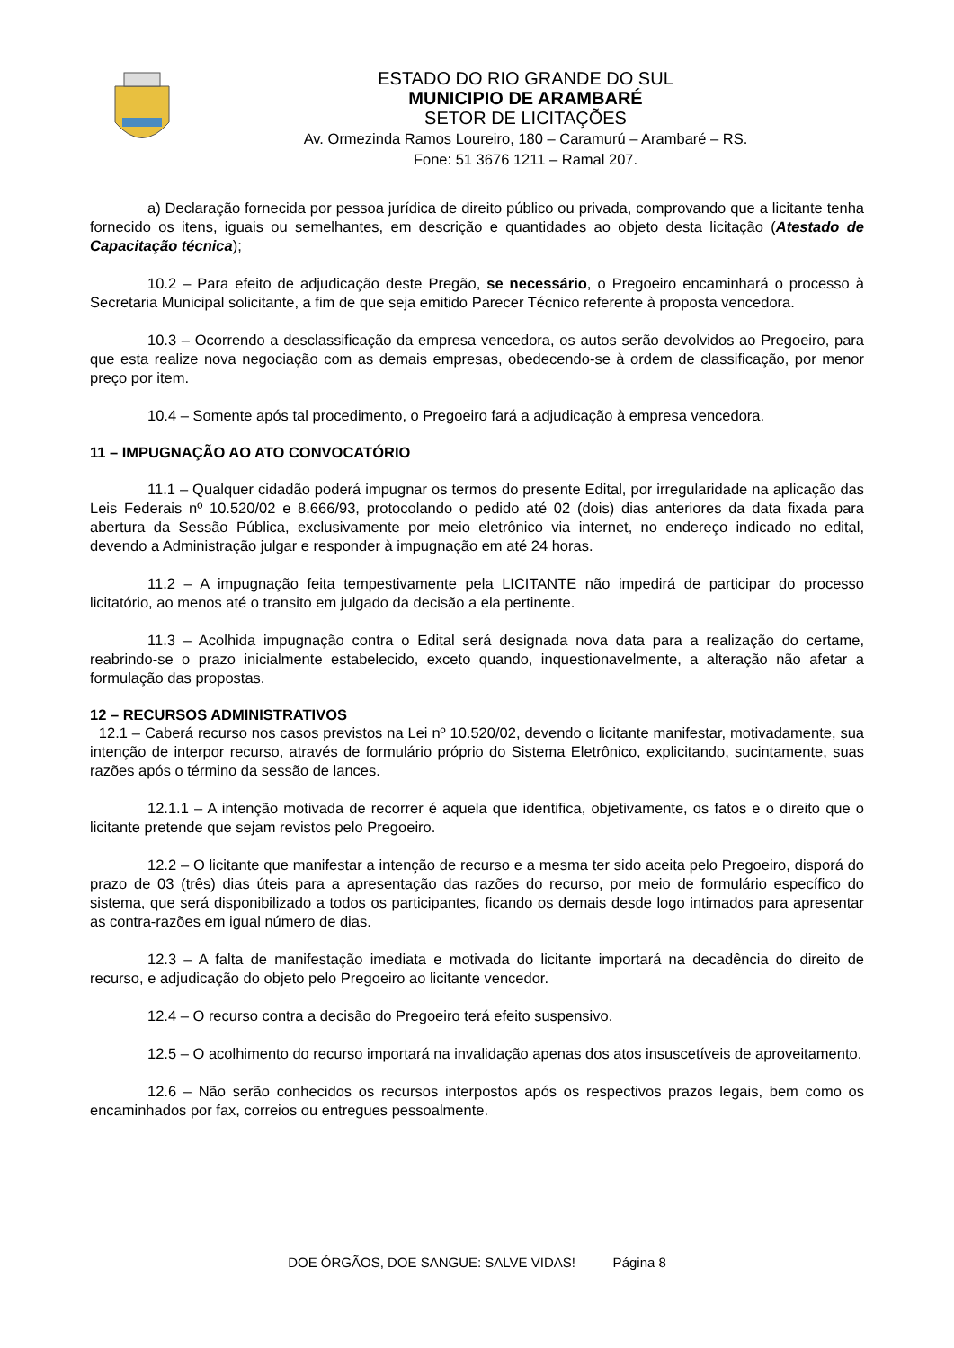ESTADO DO RIO GRANDE DO SUL
MUNICIPIO DE ARAMBARÉ
SETOR DE LICITAÇÕES
Av. Ormezinda Ramos Loureiro, 180 – Caramurú – Arambaré – RS.
Fone: 51 3676 1211 – Ramal 207.
a) Declaração fornecida por pessoa jurídica de direito público ou privada, comprovando que a licitante tenha fornecido os itens, iguais ou semelhantes, em descrição e quantidades ao objeto desta licitação (Atestado de Capacitação técnica);
10.2 – Para efeito de adjudicação deste Pregão, se necessário, o Pregoeiro encaminhará o processo à Secretaria Municipal solicitante, a fim de que seja emitido Parecer Técnico referente à proposta vencedora.
10.3 – Ocorrendo a desclassificação da empresa vencedora, os autos serão devolvidos ao Pregoeiro, para que esta realize nova negociação com as demais empresas, obedecendo-se à ordem de classificação, por menor preço por item.
10.4 – Somente após tal procedimento, o Pregoeiro fará a adjudicação à empresa vencedora.
11 – IMPUGNAÇÃO AO ATO CONVOCATÓRIO
11.1 – Qualquer cidadão poderá impugnar os termos do presente Edital, por irregularidade na aplicação das Leis Federais nº 10.520/02 e 8.666/93, protocolando o pedido até 02 (dois) dias anteriores da data fixada para abertura da Sessão Pública, exclusivamente por meio eletrônico via internet, no endereço indicado no edital, devendo a Administração julgar e responder à impugnação em até 24 horas.
11.2 – A impugnação feita tempestivamente pela LICITANTE não impedirá de participar do processo licitatório, ao menos até o transito em julgado da decisão a ela pertinente.
11.3 – Acolhida impugnação contra o Edital será designada nova data para a realização do certame, reabrindo-se o prazo inicialmente estabelecido, exceto quando, inquestionavelmente, a alteração não afetar a formulação das propostas.
12 – RECURSOS ADMINISTRATIVOS
12.1 – Caberá recurso nos casos previstos na Lei nº 10.520/02, devendo o licitante manifestar, motivadamente, sua intenção de interpor recurso, através de formulário próprio do Sistema Eletrônico, explicitando, sucintamente, suas razões após o término da sessão de lances.
12.1.1 – A intenção motivada de recorrer é aquela que identifica, objetivamente, os fatos e o direito que o licitante pretende que sejam revistos pelo Pregoeiro.
12.2 – O licitante que manifestar a intenção de recurso e a mesma ter sido aceita pelo Pregoeiro, disporá do prazo de 03 (três) dias úteis para a apresentação das razões do recurso, por meio de formulário específico do sistema, que será disponibilizado a todos os participantes, ficando os demais desde logo intimados para apresentar as contra-razões em igual número de dias.
12.3 – A falta de manifestação imediata e motivada do licitante importará na decadência do direito de recurso, e adjudicação do objeto pelo Pregoeiro ao licitante vencedor.
12.4 – O recurso contra a decisão do Pregoeiro terá efeito suspensivo.
12.5 – O acolhimento do recurso importará na invalidação apenas dos atos insuscetíveis de aproveitamento.
12.6 – Não serão conhecidos os recursos interpostos após os respectivos prazos legais, bem como os encaminhados por fax, correios ou entregues pessoalmente.
DOE ÓRGÃOS, DOE SANGUE: SALVE VIDAS! Página 8